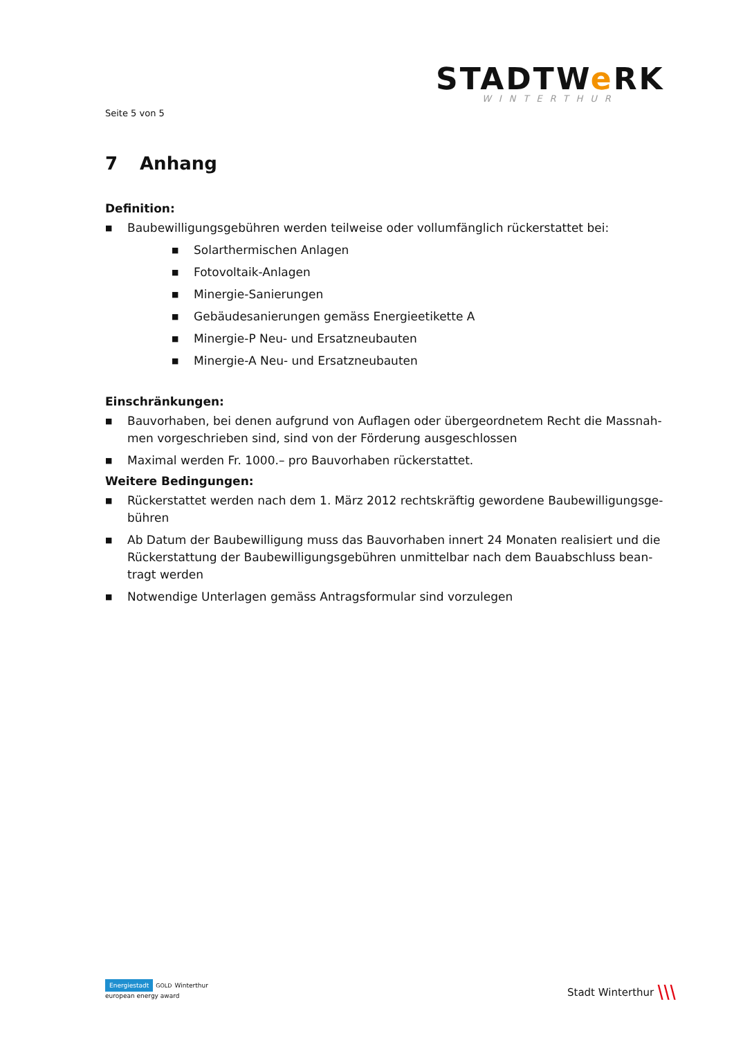STADTWe RK
WINTERTHUR
Seite 5 von 5
7 Anhang
Definition:
■ Baubewilligungsgebühren werden teilweise oder vollumfänglich rückerstattet bei:
■ Solarthermischen Anlagen
■ Fotovoltaik-Anlagen
■ Minergie-Sanierungen
■ Gebäudesanierungen gemäss Energieetikette A
■ Minergie-P Neu- und Ersatzneubauten
■ Minergie-A Neu- und Ersatzneubauten
Einschränkungen:
■ Bauvorhaben, bei denen aufgrund von Auflagen oder übergeordnetem Recht die Massnah-men vorgeschrieben sind, sind von der Förderung ausgeschlossen
■ Maximal werden Fr. 1000.– pro Bauvorhaben rückerstattet.
Weitere Bedingungen:
■ Rückerstattet werden nach dem 1. März 2012 rechtskräftig gewordene Baubewilligungsge-bühren
■ Ab Datum der Baubewilligung muss das Bauvorhaben innert 24 Monaten realisiert und die Rückerstattung der Baubewilligungsgebühren unmittelbar nach dem Bauabschluss bean-tragt werden
■ Notwendige Unterlagen gemäss Antragsformular sind vorzulegen
Energiestadt GOLD Winterthur
european energy award
Stadt Winterthur ⧹⧹⧹